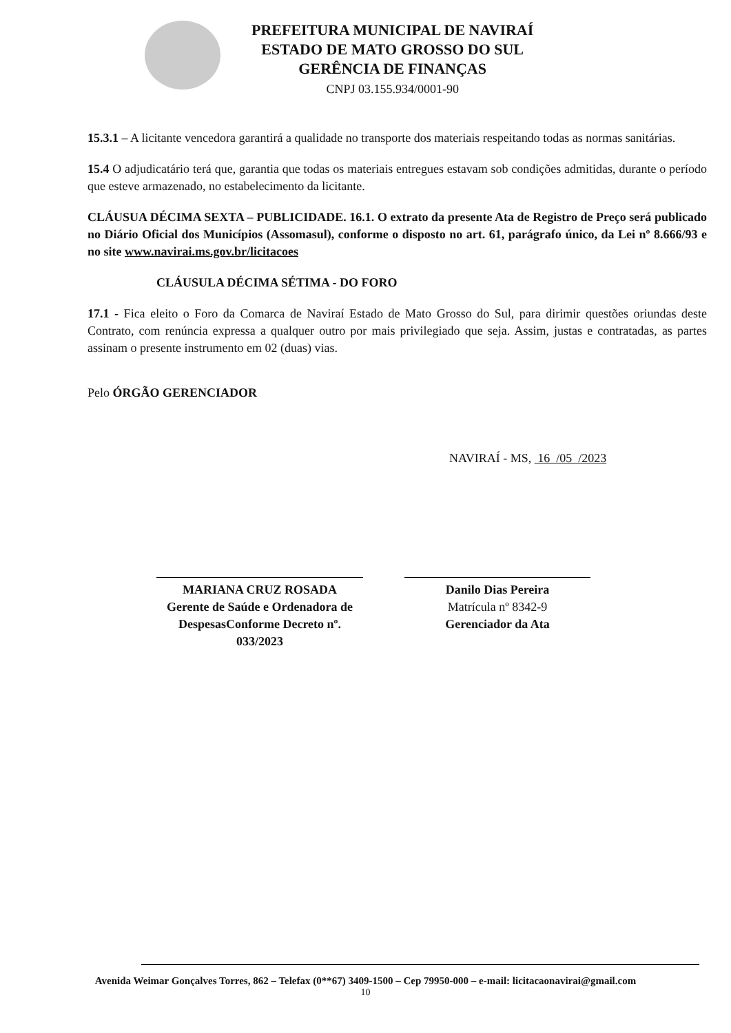PREFEITURA MUNICIPAL DE NAVIRAÍ
ESTADO DE MATO GROSSO DO SUL
GERÊNCIA DE FINANÇAS
CNPJ 03.155.934/0001-90
15.3.1 – A licitante vencedora garantirá a qualidade no transporte dos materiais respeitando todas as normas sanitárias.
15.4 O adjudicatário terá que, garantia que todas os materiais entregues estavam sob condições admitidas, durante o período que esteve armazenado, no estabelecimento da licitante.
CLÁUSUA DÉCIMA SEXTA – PUBLICIDADE. 16.1. O extrato da presente Ata de Registro de Preço será publicado no Diário Oficial dos Municípios (Assomasul), conforme o disposto no art. 61, parágrafo único, da Lei nº 8.666/93 e no site www.navirai.ms.gov.br/licitacoes
CLÁUSULA DÉCIMA SÉTIMA - DO FORO
17.1 - Fica eleito o Foro da Comarca de Naviraí Estado de Mato Grosso do Sul, para dirimir questões oriundas deste Contrato, com renúncia expressa a qualquer outro por mais privilegiado que seja. Assim, justas e contratadas, as partes assinam o presente instrumento em 02 (duas) vias.
Pelo ÓRGÃO GERENCIADOR
NAVIRAÍ - MS, 16 /05 /2023
MARIANA CRUZ ROSADA
Gerente de Saúde e Ordenadora de DespesasConforme Decreto nº. 033/2023
Danilo Dias Pereira
Matrícula nº 8342-9
Gerenciador da Ata
Avenida Weimar Gonçalves Torres, 862 – Telefax (0**67) 3409-1500 – Cep 79950-000 – e-mail: licitacaonavirai@gmail.com
10